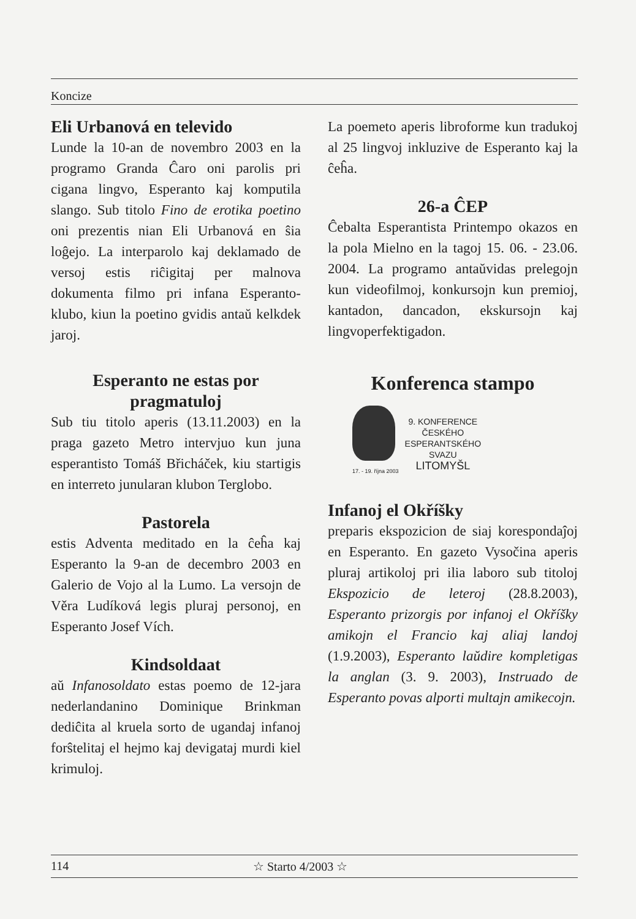Koncize
Eli Urbanová en televido
Lunde la 10-an de novembro 2003 en la programo Granda Ĉaro oni parolis pri cigana lingvo, Esperanto kaj komputila slango. Sub titolo Fino de erotika poetino oni prezentis nian Eli Urbanová en ŝia loĝejo. La interparolo kaj deklamado de versoj estis riĉigitaj per malnova dokumenta filmo pri infana Esperanto-klubo, kiun la poetino gvidis antaŭ kelkdek jaroj.
Esperanto ne estas por pragmatuloj
Sub tiu titolo aperis (13.11.2003) en la praga gazeto Metro intervjuo kun juna esperantisto Tomáš Břicháček, kiu startigis en interreto junularan klubon Terglobo.
Pastorela
estis Adventa meditado en la ĉeĥa kaj Esperanto la 9-an de decembro 2003 en Galerio de Vojo al la Lumo. La versojn de Věra Ludíková legis pluraj personoj, en Esperanto Josef Vích.
Kindsoldaat
aŭ Infanosoldato estas poemo de 12-jara nederlandanino Dominique Brinkman dediĉita al kruela sorto de ugandaj infanoj forŝtelitaj el hejmo kaj devigataj murdi kiel krimuloj.
La poemeto aperis libroforme kun tradukoj al 25 lingvoj inkluzive de Esperanto kaj la ĉeĥa.
26-a ĈEP
Ĉebalta Esperantista Printempo okazos en la pola Mielno en la tagoj 15. 06. - 23.06. 2004. La programo antaŭvidas prelegojn kun videofilmoj, konkursojn kun premioj, kantadon, dancadon, ekskursojn kaj lingvoperfektigadon.
Konferenca stampo
17. - 19. října 2003
9. KONFERENCE
ČESKÉHO
ESPERANTSKÉHO
SVAZU
LITOMYŠL
Infanoj el Okříšky
preparis ekspozicion de siaj korespondaĵoj en Esperanto. En gazeto Vysočina aperis pluraj artikoloj pri ilia laboro sub titoloj Ekspozicio de leteroj (28.8.2003), Esperanto prizorgis por infanoj el Okříšky amikojn el Francio kaj aliaj landoj (1.9.2003), Esperanto laŭdire kompletigas la anglan (3. 9. 2003), Instruado de Esperanto povas alporti multajn amikecojn.
114 ☆ Starto 4/2003 ☆